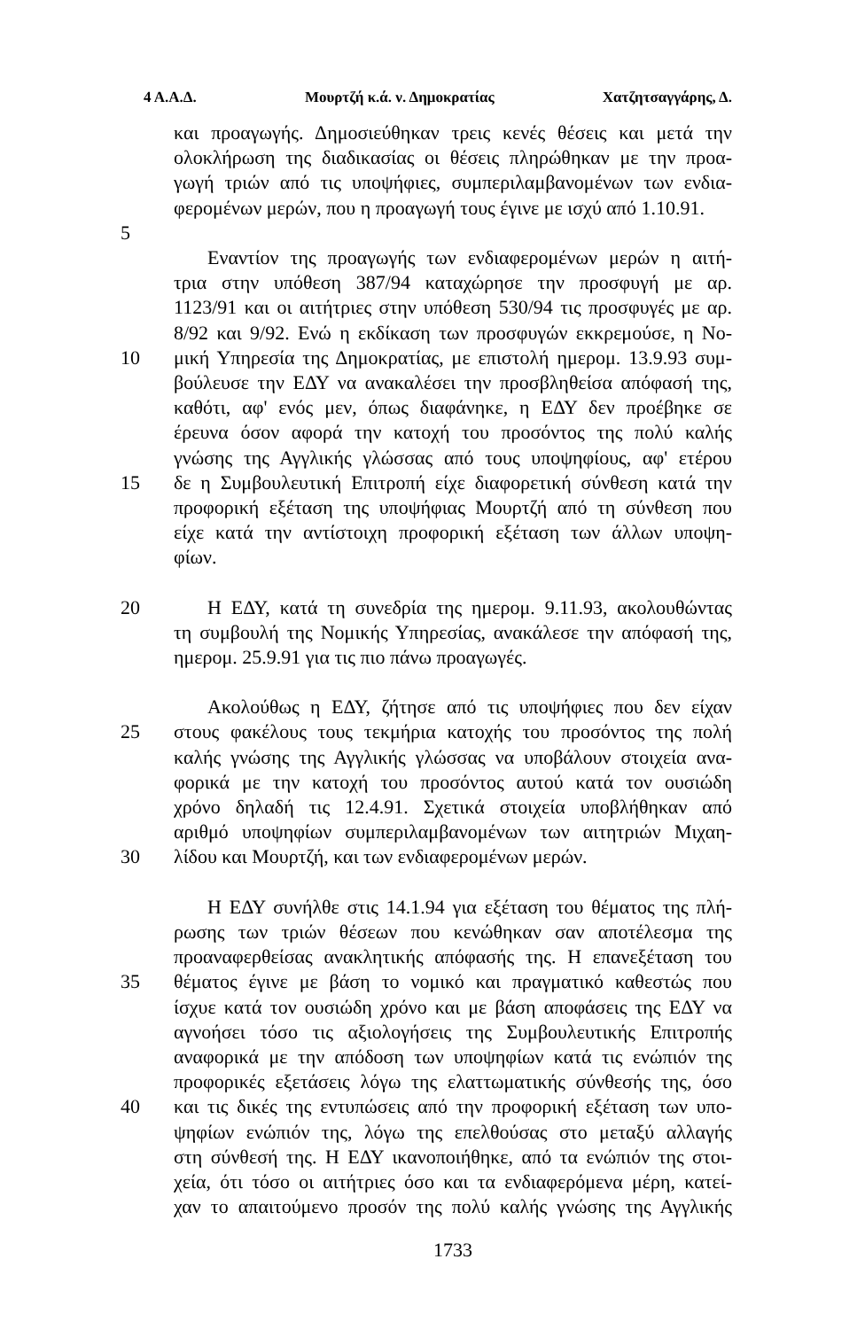4 Α.Α.Δ. Μουρτζή κ.ά. ν. Δημοκρατίας Χατζητσαγγάρης, Δ.
και προαγωγής. Δημοσιεύθηκαν τρεις κενές θέσεις και μετά την
ολοκλήρωση της διαδικασίας οι θέσεις πληρώθηκαν με την προα-
γωγή τριών από τις υποψήφιες, συμπεριλαμβανομένων των ενδια-
φερομένων μερών, που η προαγωγή τους έγινε με ισχύ από 1.10.91.
5
Εναντίον της προαγωγής των ενδιαφερομένων μερών η αιτή-
τρια στην υπόθεση 387/94 καταχώρησε την προσφυγή με αρ.
1123/91 και οι αιτήτριες στην υπόθεση 530/94 τις προσφυγές με αρ.
8/92 και 9/92. Ενώ η εκδίκαση των προσφυγών εκκρεμούσε, η Νο-
10 μική Υπηρεσία της Δημοκρατίας, με επιστολή ημερομ. 13.9.93 συμ-
βούλευσε την ΕΔΥ να ανακαλέσει την προσβληθείσα απόφασή της,
καθότι, αφ' ενός μεν, όπως διαφάνηκε, η ΕΔΥ δεν προέβηκε σε
έρευνα όσον αφορά την κατοχή του προσόντος της πολύ καλής
γνώσης της Αγγλικής γλώσσας από τους υποψηφίους, αφ' ετέρου
15 δε η Συμβουλευτική Επιτροπή είχε διαφορετική σύνθεση κατά την
προφορική εξέταση της υποψήφιας Μουρτζή από τη σύνθεση που
είχε κατά την αντίστοιχη προφορική εξέταση των άλλων υποψη-
φίων.
20 Η ΕΔΥ, κατά τη συνεδρία της ημερομ. 9.11.93, ακολουθώντας
τη συμβουλή της Νομικής Υπηρεσίας, ανακάλεσε την απόφασή της,
ημερομ. 25.9.91 για τις πιο πάνω προαγωγές.
Ακολούθως η ΕΔΥ, ζήτησε από τις υποψήφιες που δεν είχαν
25 στους φακέλους τους τεκμήρια κατοχής του προσόντος της πολή
καλής γνώσης της Αγγλικής γλώσσας να υποβάλουν στοιχεία ανα-
φορικά με την κατοχή του προσόντος αυτού κατά τον ουσιώδη
χρόνο δηλαδή τις 12.4.91. Σχετικά στοιχεία υποβλήθηκαν από
αριθμό υποψηφίων συμπεριλαμβανομένων των αιτητριών Μιχαη-
30 λίδου και Μουρτζή, και των ενδιαφερομένων μερών.
Η ΕΔΥ συνήλθε στις 14.1.94 για εξέταση του θέματος της πλή-
ρωσης των τριών θέσεων που κενώθηκαν σαν αποτέλεσμα της
προαναφερθείσας ανακλητικής απόφασής της. Η επανεξέταση του
35 θέματος έγινε με βάση το νομικό και πραγματικό καθεστώς που
ίσχυε κατά τον ουσιώδη χρόνο και με βάση αποφάσεις της ΕΔΥ να
αγνοήσει τόσο τις αξιολογήσεις της Συμβουλευτικής Επιτροπής
αναφορικά με την απόδοση των υποψηφίων κατά τις ενώπιόν της
προφορικές εξετάσεις λόγω της ελαττωματικής σύνθεσής της, όσο
40 και τις δικές της εντυπώσεις από την προφορική εξέταση των υπο-
ψηφίων ενώπιόν της, λόγω της επελθούσας στο μεταξύ αλλαγής
στη σύνθεσή της. Η ΕΔΥ ικανοποιήθηκε, από τα ενώπιόν της στοι-
χεία, ότι τόσο οι αιτήτριες όσο και τα ενδιαφερόμενα μέρη, κατεί-
χαν το απαιτούμενο προσόν της πολύ καλής γνώσης της Αγγλικής
1733